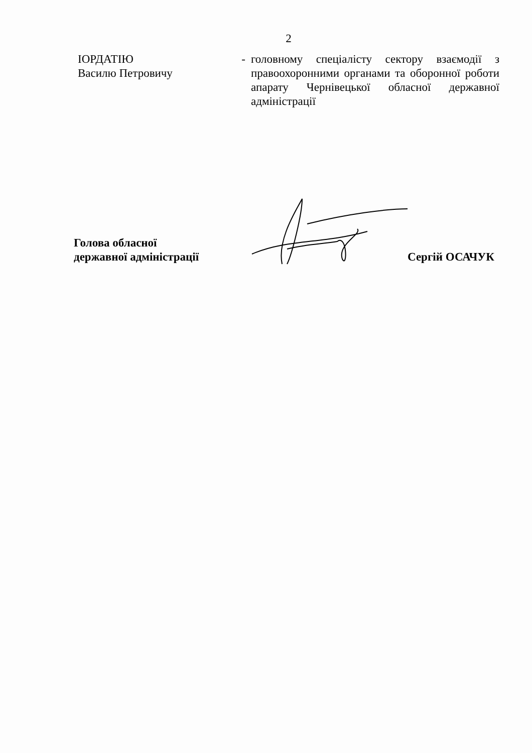2
ІОРДАТІЮ
Василю Петровичу
- головному спеціалісту сектору взаємодії з правоохоронними органами та оборонної роботи апарату Чернівецької обласної державної адміністрації
Голова обласної
державної адміністрації
Сергій ОСАЧУК